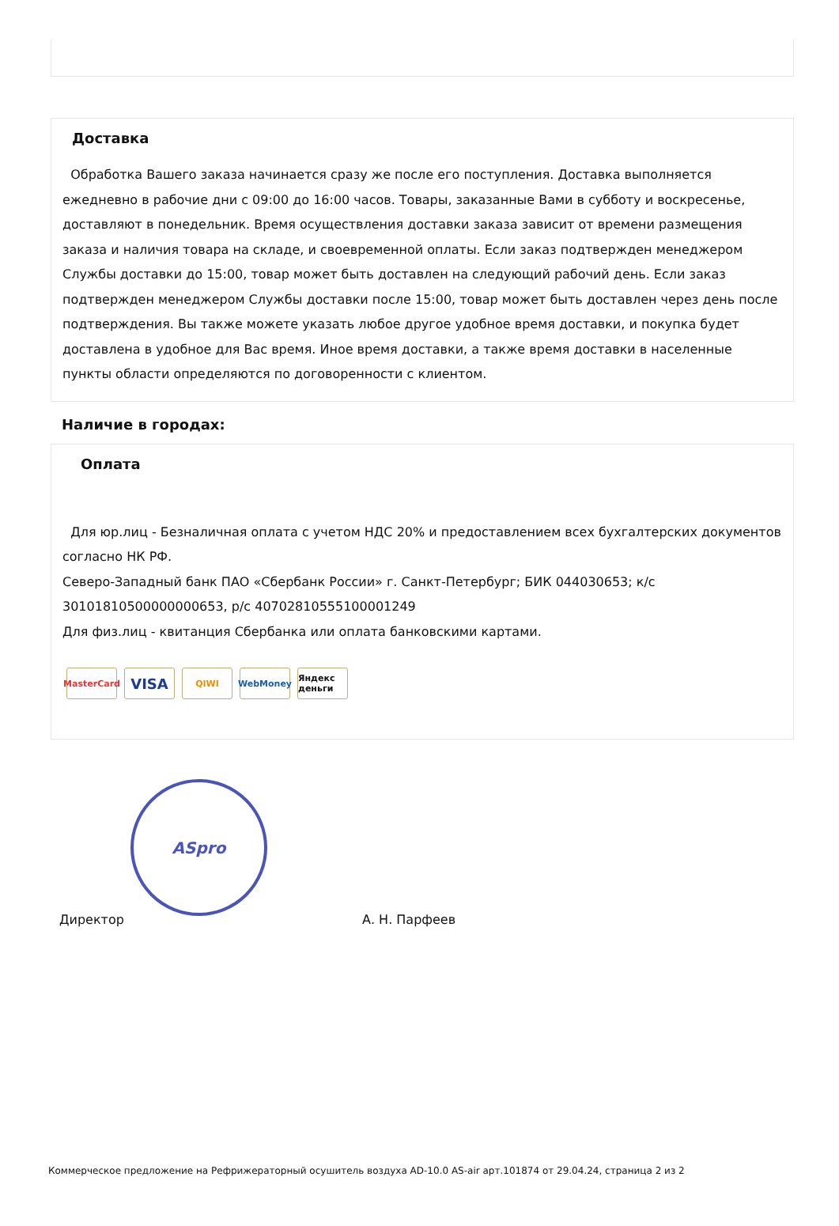Доставка
Обработка Вашего заказа начинается сразу же после его поступления. Доставка выполняется ежедневно в рабочие дни с 09:00 до 16:00 часов. Товары, заказанные Вами в субботу и воскресенье, доставляют в понедельник. Время осуществления доставки заказа зависит от времени размещения заказа и наличия товара на складе, и своевременной оплаты. Если заказ подтвержден менеджером Службы доставки до 15:00, товар может быть доставлен на следующий рабочий день. Если заказ подтвержден менеджером Службы доставки после 15:00, товар может быть доставлен через день после подтверждения. Вы также можете указать любое другое удобное время доставки, и покупка будет доставлена в удобное для Вас время. Иное время доставки, а также время доставки в населенные пункты области определяются по договоренности с клиентом.
Наличие в городах:
Оплата
Для юр.лиц - Безналичная оплата с учетом НДС 20% и предоставлением всех бухгалтерских документов согласно НК РФ.
Северо-Западный банк ПАО «Сбербанк России» г. Санкт-Петербург; БИК 044030653; к/с 30101810500000000653, р/с 40702810555100001249
Для физ.лиц - квитанция Сбербанка или оплата банковскими картами.
MasterCard VISA QIWI WebMoney Яндекс деньги
ASpro
Директор А. Н. Парфеев
Коммерческое предложение на Рефрижераторный осушитель воздуха AD-10.0 AS-air арт.101874 от 29.04.24, страница 2 из 2